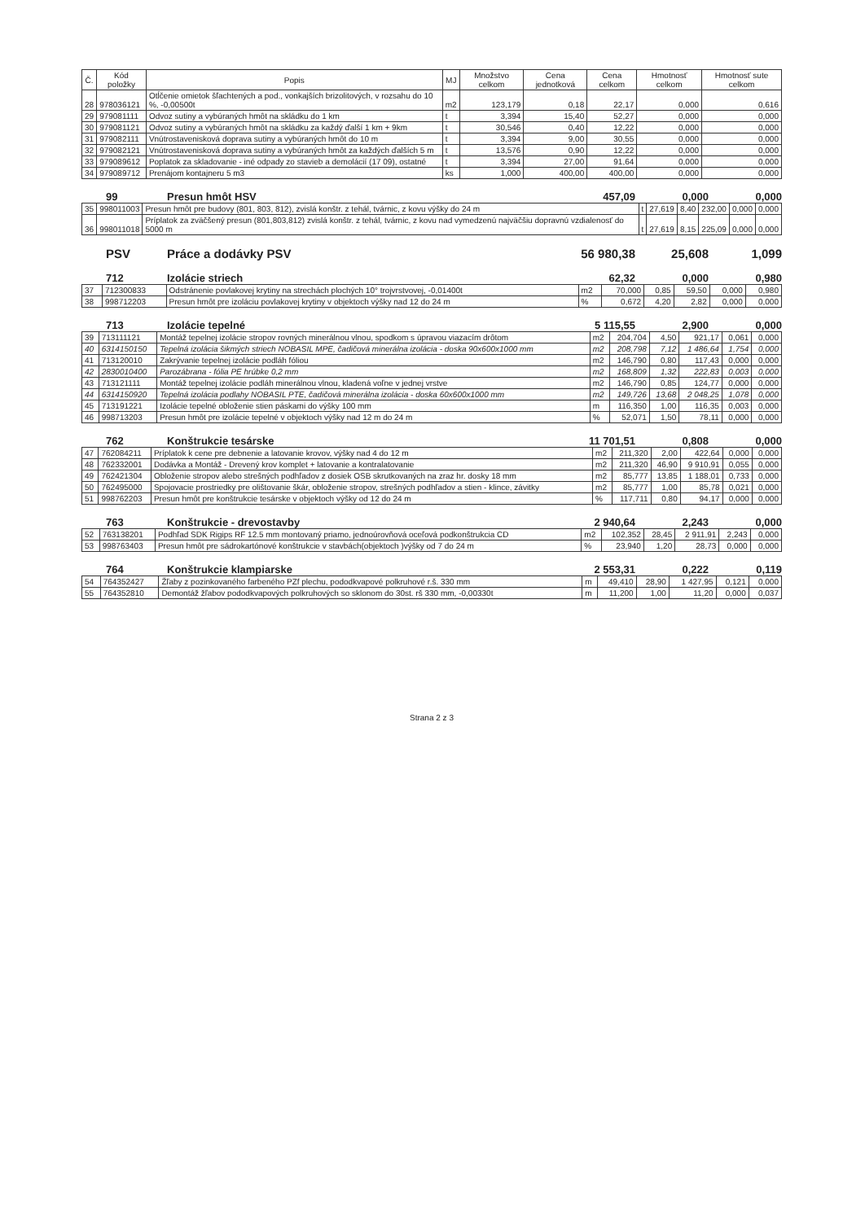| Č. | Kód položky | Popis | MJ | Množstvo celkom | Cena jednotková | Cena celkom | Hmotnosť celkom | Hmotnosť sute celkom |
| --- | --- | --- | --- | --- | --- | --- | --- | --- |
| 28 | 978036121 | Otĺčenie omietok šľachtených a pod., vonkajších brizolitových, v rozsahu do 10 %, -0,00500t | m2 | 123,179 | 0,18 | 22,17 | 0,000 | 0,616 |
| 29 | 979081111 | Odvoz sutiny a vybúraných hmôt na skládku do 1 km | t | 3,394 | 15,40 | 52,27 | 0,000 | 0,000 |
| 30 | 979081121 | Odvoz sutiny a vybúraných hmôt na skládku za každý ďalší 1 km + 9km | t | 30,546 | 0,40 | 12,22 | 0,000 | 0,000 |
| 31 | 979082111 | Vnútrostavenisková doprava sutiny a vybúraných hmôt do 10 m | t | 3,394 | 9,00 | 30,55 | 0,000 | 0,000 |
| 32 | 979082121 | Vnútrostavenisková doprava sutiny a vybúraných hmôt za každých ďalších 5 m | t | 13,576 | 0,90 | 12,22 | 0,000 | 0,000 |
| 33 | 979089612 | Poplatok za skladovanie - iné odpady zo stavieb a demolácií (17 09), ostatné | t | 3,394 | 27,00 | 91,64 | 0,000 | 0,000 |
| 34 | 979089712 | Prenájom kontajneru 5 m3 | ks | 1,000 | 400,00 | 400,00 | 0,000 | 0,000 |
99 Presun hmôt HSV 457,09 0,000 0,000
| 35 | 998011003 | Presun hmôt pre budovy (801, 803, 812), zvislá konštr. z tehál, tvárnic, z kovu výšky do 24 m | t | 27,619 | 8,40 | 232,00 | 0,000 | 0,000 |
| 36 | 998011018 | Príplatok za zväčšený presun (801,803,812) zvislá konštr. z tehál, tvárnic, z kovu nad vymedzenú najväčšiu dopravnú vzdialenosť do 5000 m | t | 27,619 | 8,15 | 225,09 | 0,000 | 0,000 |
PSV Práce a dodávky PSV 56 980,38 25,608 1,099
712 Izolácie striech 62,32 0,000 0,980
| 37 | 712300833 | Odstránenie povlakovej krytiny na strechách plochých 10° trojvrstvovej, -0,01400t | m2 | 70,000 | 0,85 | 59,50 | 0,000 | 0,980 |
| 38 | 998712203 | Presun hmôt pre izoláciu povlakovej krytiny v objektoch výšky nad 12 do 24 m | % | 0,672 | 4,20 | 2,82 | 0,000 | 0,000 |
713 Izolácie tepelné 5 115,55 2,900 0,000
| 39 | 713111121 | Montáž tepelnej izolácie stropov rovných minerálnou vlnou, spodkom s úpravou viazacím drôtom | m2 | 204,704 | 4,50 | 921,17 | 0,061 | 0,000 |
| 40 | 6314150150 | Tepelná izolácia šikmých striech NOBASIL MPE, čadičová minerálna izolácia - doska 90x600x1000 mm | m2 | 208,798 | 7,12 | 1 486,64 | 1,754 | 0,000 |
| 41 | 713120010 | Zakrývanie tepelnej izolácie podláh fóliou | m2 | 146,790 | 0,80 | 117,43 | 0,000 | 0,000 |
| 42 | 2830010400 | Parozábrana - fólia PE hrúbke 0,2 mm | m2 | 168,809 | 1,32 | 222,83 | 0,003 | 0,000 |
| 43 | 713121111 | Montáž tepelnej izolácie podláh minerálnou vlnou, kladená voľne v jednej vrstve | m2 | 146,790 | 0,85 | 124,77 | 0,000 | 0,000 |
| 44 | 6314150920 | Tepelná izolácia podlahy NOBASIL PTE, čadičová minerálna izolácia - doska 60x600x1000 mm | m2 | 149,726 | 13,68 | 2 048,25 | 1,078 | 0,000 |
| 45 | 713191221 | Izolácie tepelné obloženie stien páskami do výšky 100 mm | m | 116,350 | 1,00 | 116,35 | 0,003 | 0,000 |
| 46 | 998713203 | Presun hmôt pre izolácie tepelné v objektoch výšky nad 12 m do 24 m | % | 52,071 | 1,50 | 78,11 | 0,000 | 0,000 |
762 Konštrukcie tesárske 11 701,51 0,808 0,000
| 47 | 762084211 | Príplatok k cene pre debnenie a latovanie krovov, výšky nad 4 do 12 m | m2 | 211,320 | 2,00 | 422,64 | 0,000 | 0,000 |
| 48 | 762332001 | Dodávka a Montáž - Drevený krov komplet + latovanie a kontralatovanie | m2 | 211,320 | 46,90 | 9 910,91 | 0,055 | 0,000 |
| 49 | 762421304 | Obloženie stropov alebo strešných podhľadov z dosiek OSB skrutkovaných na zraz hr. dosky 18 mm | m2 | 85,777 | 13,85 | 1 188,01 | 0,733 | 0,000 |
| 50 | 762495000 | Spojovacie prostriedky pre olištovanie škár, obloženie stropov, strešných podhľadov a stien - klince, závitky | m2 | 85,777 | 1,00 | 85,78 | 0,021 | 0,000 |
| 51 | 998762203 | Presun hmôt pre konštrukcie tesárske v objektoch výšky od 12 do 24 m | % | 117,711 | 0,80 | 94,17 | 0,000 | 0,000 |
763 Konštrukcie - drevostavby 2 940,64 2,243 0,000
| 52 | 763138201 | Podhľad SDK Rigips RF 12.5 mm montovaný priamo, jednoúrovňová oceľová podkonštrukcia CD | m2 | 102,352 | 28,45 | 2 911,91 | 2,243 | 0,000 |
| 53 | 998763403 | Presun hmôt pre sádrokartónové konštrukcie v stavbách(objektoch )výšky od 7 do 24 m | % | 23,940 | 1,20 | 28,73 | 0,000 | 0,000 |
764 Konštrukcie klampiarske 2 553,31 0,222 0,119
| 54 | 764352427 | Žľaby z pozinkovaného farbeného PZf plechu, pododkvapové polkruhové r.š. 330 mm | m | 49,410 | 28,90 | 1 427,95 | 0,121 | 0,000 |
| 55 | 764352810 | Demontáž žľabov pododkvapových polkruhových so sklonom do 30st. rš 330 mm, -0,00330t | m | 11,200 | 1,00 | 11,20 | 0,000 | 0,037 |
Strana 2 z 3